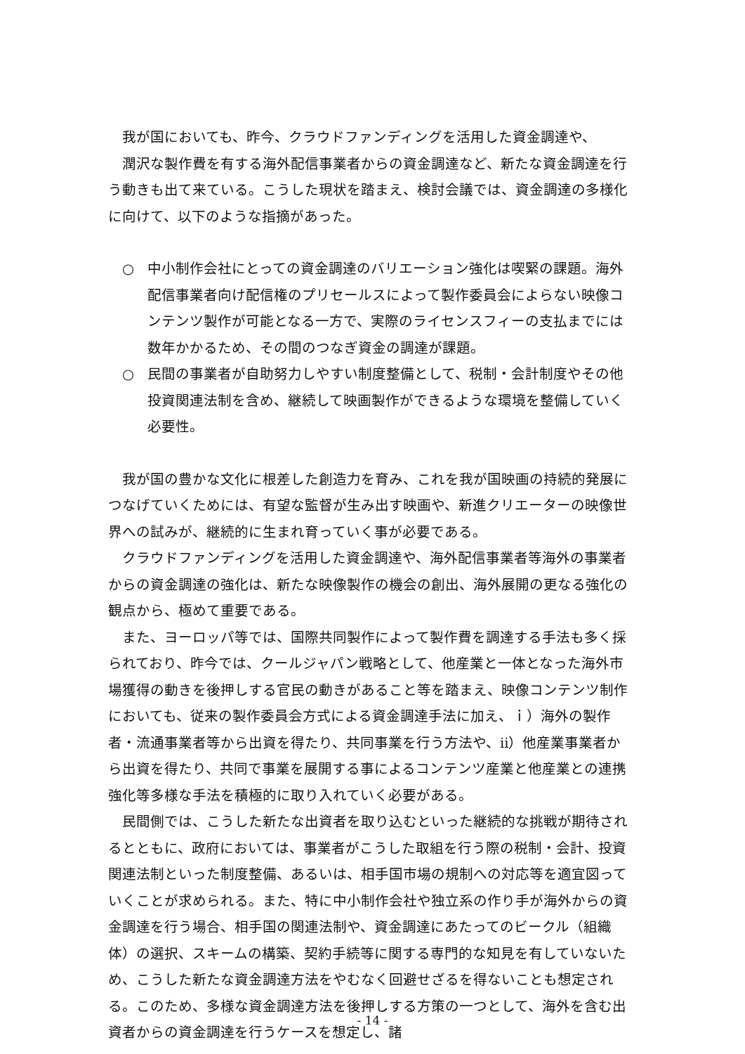我が国においても、昨今、クラウドファンディングを活用した資金調達や、
潤沢な製作費を有する海外配信事業者からの資金調達など、新たな資金調達を行う動きも出て来ている。こうした現状を踏まえ、検討会議では、資金調達の多様化に向けて、以下のような指摘があった。
○ 中小制作会社にとっての資金調達のバリエーション強化は喫緊の課題。海外配信事業者向け配信権のプリセールスによって製作委員会によらない映像コンテンツ製作が可能となる一方で、実際のライセンスフィーの支払までには数年かかるため、その間のつなぎ資金の調達が課題。
○ 民間の事業者が自助努力しやすい制度整備として、税制・会計制度やその他投資関連法制を含め、継続して映画製作ができるような環境を整備していく必要性。
我が国の豊かな文化に根差した創造力を育み、これを我が国映画の持続的発展につなげていくためには、有望な監督が生み出す映画や、新進クリエーターの映像世界への試みが、継続的に生まれ育っていく事が必要である。
クラウドファンディングを活用した資金調達や、海外配信事業者等海外の事業者からの資金調達の強化は、新たな映像製作の機会の創出、海外展開の更なる強化の観点から、極めて重要である。
また、ヨーロッパ等では、国際共同製作によって製作費を調達する手法も多く採られており、昨今では、クールジャパン戦略として、他産業と一体となった海外市場獲得の動きを後押しする官民の動きがあること等を踏まえ、映像コンテンツ制作においても、従来の製作委員会方式による資金調達手法に加え、ｉ）海外の製作者・流通事業者等から出資を得たり、共同事業を行う方法や、ⅱ）他産業事業者から出資を得たり、共同で事業を展開する事によるコンテンツ産業と他産業との連携強化等多様な手法を積極的に取り入れていく必要がある。
民間側では、こうした新たな出資者を取り込むといった継続的な挑戦が期待されるとともに、政府においては、事業者がこうした取組を行う際の税制・会計、投資関連法制といった制度整備、あるいは、相手国市場の規制への対応等を適宜図っていくことが求められる。また、特に中小制作会社や独立系の作り手が海外からの資金調達を行う場合、相手国の関連法制や、資金調達にあたってのビークル（組織体）の選択、スキームの構築、契約手続等に関する専門的な知見を有していないため、こうした新たな資金調達方法をやむなく回避せざるを得ないことも想定される。このため、多様な資金調達方法を後押しする方策の一つとして、海外を含む出資者からの資金調達を行うケースを想定し、諸
- 14 -